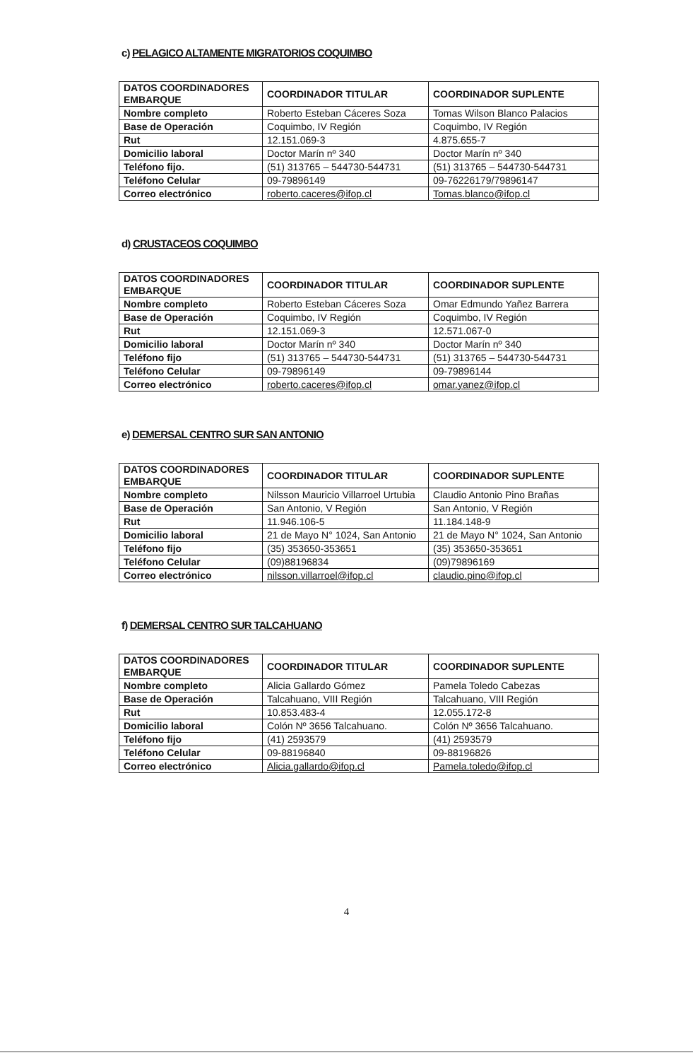c) PELAGICO ALTAMENTE MIGRATORIOS COQUIMBO
| DATOS COORDINADORES EMBARQUE | COORDINADOR TITULAR | COORDINADOR SUPLENTE |
| --- | --- | --- |
| Nombre completo | Roberto Esteban Cáceres Soza | Tomas Wilson Blanco Palacios |
| Base de Operación | Coquimbo, IV Región | Coquimbo, IV Región |
| Rut | 12.151.069-3 | 4.875.655-7 |
| Domicilio laboral | Doctor Marín nº 340 | Doctor Marín nº 340 |
| Teléfono fijo. | (51) 313765 – 544730-544731 | (51) 313765 – 544730-544731 |
| Teléfono Celular | 09-79896149 | 09-76226179/79896147 |
| Correo electrónico | roberto.caceres@ifop.cl | Tomas.blanco@ifop.cl |
d) CRUSTACEOS COQUIMBO
| DATOS COORDINADORES EMBARQUE | COORDINADOR TITULAR | COORDINADOR SUPLENTE |
| --- | --- | --- |
| Nombre completo | Roberto Esteban Cáceres Soza | Omar Edmundo Yañez Barrera |
| Base de Operación | Coquimbo, IV Región | Coquimbo, IV Región |
| Rut | 12.151.069-3 | 12.571.067-0 |
| Domicilio laboral | Doctor Marín nº 340 | Doctor Marín nº 340 |
| Teléfono fijo | (51) 313765 – 544730-544731 | (51) 313765 – 544730-544731 |
| Teléfono Celular | 09-79896149 | 09-79896144 |
| Correo electrónico | roberto.caceres@ifop.cl | omar.yanez@ifop.cl |
e) DEMERSAL CENTRO SUR SAN ANTONIO
| DATOS COORDINADORES EMBARQUE | COORDINADOR TITULAR | COORDINADOR SUPLENTE |
| --- | --- | --- |
| Nombre completo | Nilsson Mauricio Villarroel Urtubia | Claudio Antonio Pino Brañas |
| Base de Operación | San Antonio, V Región | San Antonio, V Región |
| Rut | 11.946.106-5 | 11.184.148-9 |
| Domicilio laboral | 21 de Mayo N° 1024, San Antonio | 21 de Mayo N° 1024, San Antonio |
| Teléfono fijo | (35) 353650-353651 | (35) 353650-353651 |
| Teléfono Celular | (09)88196834 | (09)79896169 |
| Correo electrónico | nilsson.villarroel@ifop.cl | claudio.pino@ifop.cl |
f) DEMERSAL CENTRO SUR TALCAHUANO
| DATOS COORDINADORES EMBARQUE | COORDINADOR TITULAR | COORDINADOR SUPLENTE |
| --- | --- | --- |
| Nombre completo | Alicia Gallardo Gómez | Pamela Toledo Cabezas |
| Base de Operación | Talcahuano, VIII Región | Talcahuano, VIII Región |
| Rut | 10.853.483-4 | 12.055.172-8 |
| Domicilio laboral | Colón Nº 3656 Talcahuano. | Colón Nº 3656 Talcahuano. |
| Teléfono fijo | (41) 2593579 | (41) 2593579 |
| Teléfono Celular | 09-88196840 | 09-88196826 |
| Correo electrónico | Alicia.gallardo@ifop.cl | Pamela.toledo@ifop.cl |
4